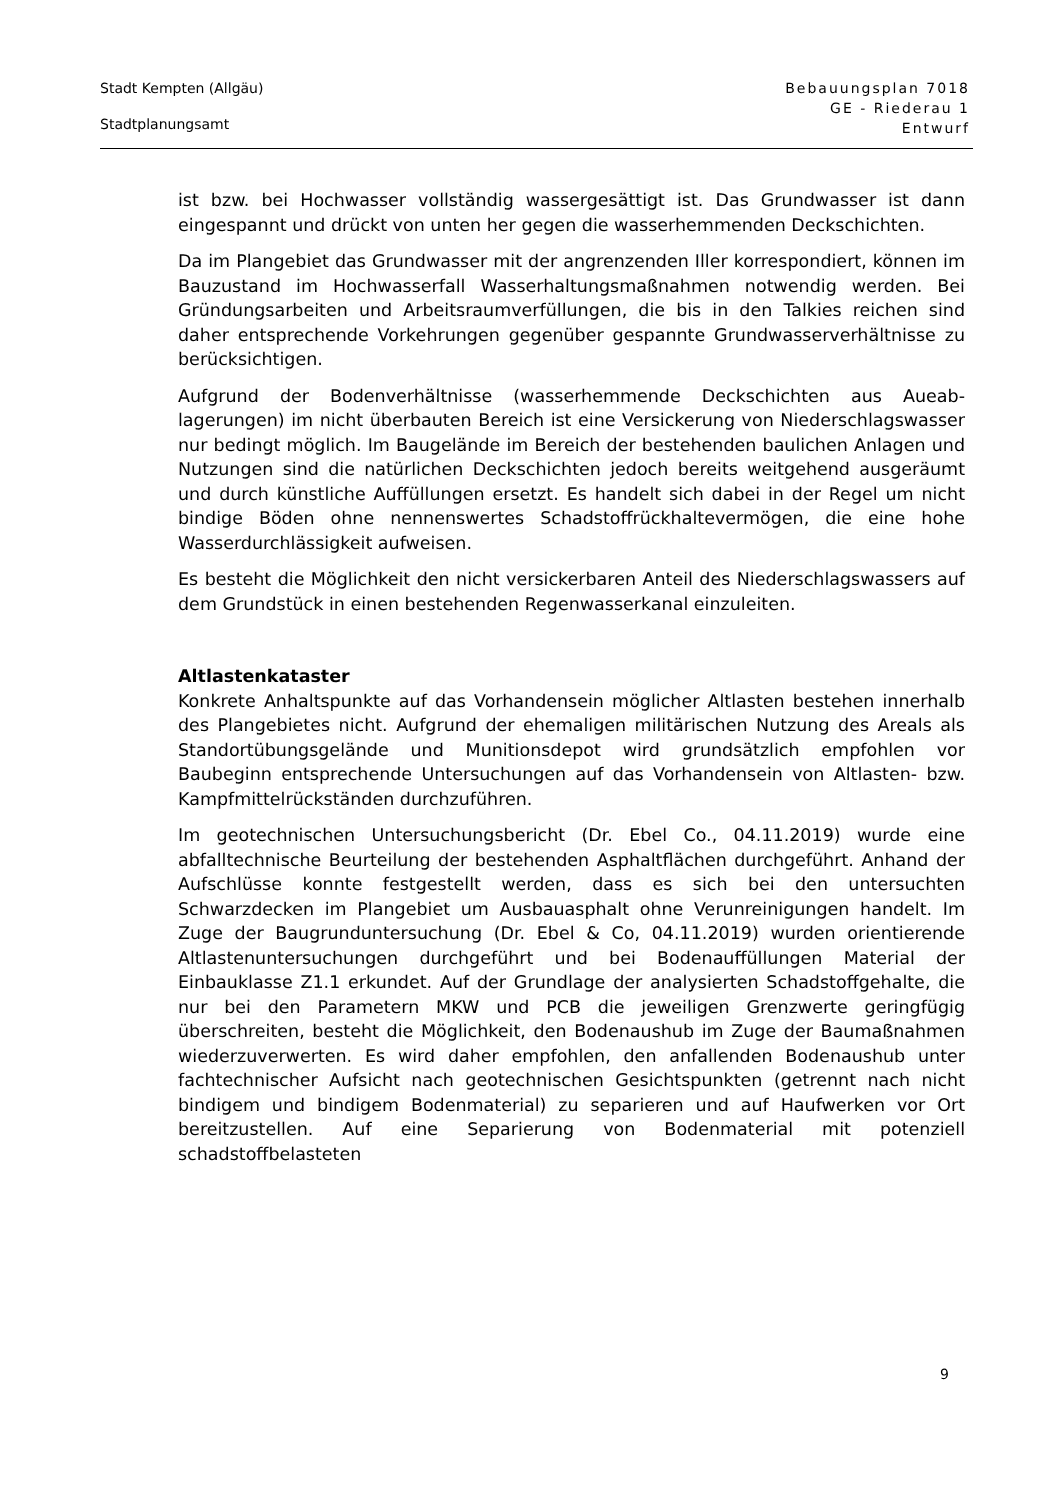Stadt Kempten (Allgäu)
Stadtplanungsamt
Bebauungsplan 7018
GE - Riederau 1
Entwurf
ist bzw. bei Hochwasser vollständig wassergesättigt ist. Das Grundwasser ist dann eingespannt und drückt von unten her gegen die wasserhemmenden Deck­schichten.
Da im Plangebiet das Grundwasser mit der angrenzenden Iller korrespondiert, können im Bauzustand im Hochwasserfall Wasserhaltungsmaßnahmen notwen­dig werden. Bei Gründungsarbeiten und Arbeitsraumverfüllungen, die bis in den Talkies reichen sind daher entsprechende Vorkehrungen gegenüber gespannte Grundwasserverhältnisse zu berücksichtigen.
Aufgrund der Bodenverhältnisse (wasserhemmende Deckschichten aus Aueab­lagerungen) im nicht überbauten Bereich ist eine Versickerung von Nieder­schlagswasser nur bedingt möglich. Im Baugelände im Bereich der bestehenden baulichen Anlagen und Nutzungen sind die natürlichen Deckschichten jedoch bereits weitgehend ausgeräumt und durch künstliche Auffüllungen ersetzt. Es handelt sich dabei in der Regel um nicht bindige Böden ohne nennenswertes Schadstoffrückhaltevermögen, die eine hohe Wasserdurchlässigkeit aufweisen.
Es besteht die Möglichkeit den nicht versickerbaren Anteil des Niederschlags­wassers auf dem Grundstück in einen bestehenden Regenwasserkanal einzulei­ten.
Altlastenkataster
Konkrete Anhaltspunkte auf das Vorhandensein möglicher Altlasten bestehen innerhalb des Plangebietes nicht. Aufgrund der ehemaligen militärischen Nut­zung des Areals als Standortübungsgelände und Munitionsdepot wird grundsätz­lich empfohlen vor Baubeginn entsprechende Untersuchungen auf das Vorhan­densein von Altlasten- bzw. Kampfmittelrückständen durchzuführen.
Im geotechnischen Untersuchungsbericht (Dr. Ebel Co., 04.11.2019) wurde eine abfalltechnische Beurteilung der bestehenden Asphaltflächen durchgeführt. Anhand der Aufschlüsse konnte festgestellt werden, dass es sich bei den unter­suchten Schwarzdecken im Plangebiet um Ausbauasphalt ohne Verunreinigun­gen handelt. Im Zuge der Baugrunduntersuchung (Dr. Ebel & Co, 04.11.2019) wurden orientierende Altlastenuntersuchungen durchgeführt und bei Bodenauf­füllungen Material der Einbauklasse Z1.1 erkundet. Auf der Grundlage der ana­lysierten Schadstoffgehalte, die nur bei den Parametern MKW und PCB die je­weiligen Grenzwerte geringfügig überschreiten, besteht die Möglichkeit, den Bo­denaushub im Zuge der Baumaßnahmen wiederzuverwerten. Es wird daher empfohlen, den anfallenden Bodenaushub unter fachtechnischer Aufsicht nach geotechnischen Gesichtspunkten (getrennt nach nicht bindigem und bindigem Bodenmaterial) zu separieren und auf Haufwerken vor Ort bereitzustellen. Auf eine Separierung von Bodenmaterial mit potenziell schadstoffbelasteten
9